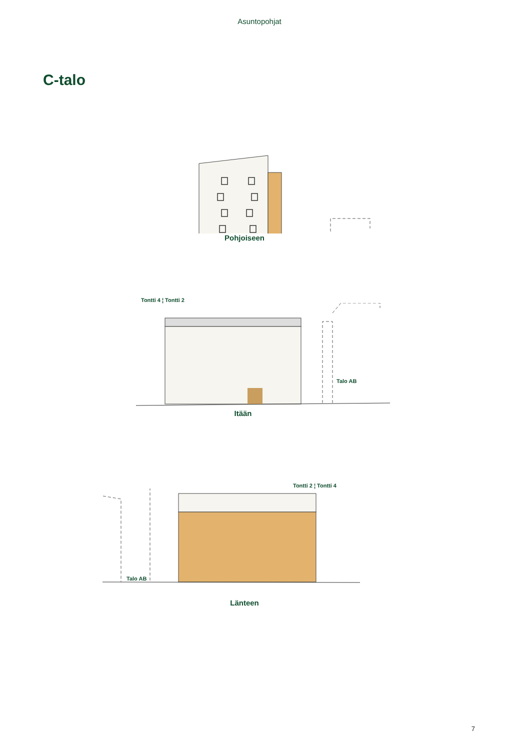Asuntopohjat
C-talo
Pohjoiseen
Tontti 4 ¦ Tontti 2
Talo AB
Itään
Tontti 2 ¦ Tontti 4
Talo AB
Länteen
7